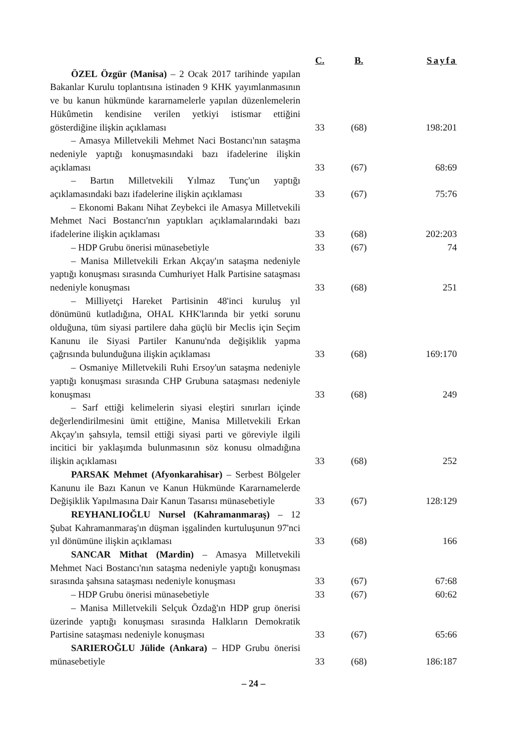| | C. | B. | Sayfa |
| --- | --- | --- | --- |
| ÖZEL Özgür (Manisa) – 2 Ocak 2017 tarihinde yapılan Bakanlar Kurulu toplantısına istinaden 9 KHK yayımlanmasının ve bu kanun hükmünde kararnamelerle yapılan düzenlemelerin Hükûmetin kendisine verilen yetkiyi istismar ettiğini gösterdiğine ilişkin açıklaması | 33 | (68) | 198:201 |
| – Amasya Milletvekili Mehmet Naci Bostancı'nın sataşma nedeniyle yaptığı konuşmasındaki bazı ifadelerine ilişkin açıklaması | 33 | (67) | 68:69 |
| – Bartın Milletvekili Yılmaz Tunç'un yaptığı açıklamasındaki bazı ifadelerine ilişkin açıklaması | 33 | (67) | 75:76 |
| – Ekonomi Bakanı Nihat Zeybekci ile Amasya Milletvekili Mehmet Naci Bostancı'nın yaptıkları açıklamalarındaki bazı ifadelerine ilişkin açıklaması | 33 | (68) | 202:203 |
| – HDP Grubu önerisi münasebetiyle | 33 | (67) | 74 |
| – Manisa Milletvekili Erkan Akçay'ın sataşma nedeniyle yaptığı konuşması sırasında Cumhuriyet Halk Partisine sataşması nedeniyle konuşması | 33 | (68) | 251 |
| – Milliyetçi Hareket Partisinin 48'inci kuruluş yıl dönümünü kutladığına, OHAL KHK'larında bir yetki sorunu olduğuna, tüm siyasi partilere daha güçlü bir Meclis için Seçim Kanunu ile Siyasi Partiler Kanunu'nda değişiklik yapma çağrısında bulunduğuna ilişkin açıklaması | 33 | (68) | 169:170 |
| – Osmaniye Milletvekili Ruhi Ersoy'un sataşma nedeniyle yaptığı konuşması sırasında CHP Grubuna sataşması nedeniyle konuşması | 33 | (68) | 249 |
| – Sarf ettiği kelimelerin siyasi eleştiri sınırları içinde değerlendirilmesini ümit ettiğine, Manisa Milletvekili Erkan Akçay'ın şahsıyla, temsil ettiği siyasi parti ve göreviyle ilgili incitici bir yaklaşımda bulunmasının söz konusu olmadığına ilişkin açıklaması | 33 | (68) | 252 |
| PARSAK Mehmet (Afyonkarahisar) – Serbest Bölgeler Kanunu ile Bazı Kanun ve Kanun Hükmünde Kararnamelerde Değişiklik Yapılmasına Dair Kanun Tasarısı münasebetiyle | 33 | (67) | 128:129 |
| REYHANLIOĞLU Nursel (Kahramanmaraş) – 12 Şubat Kahramanmaraş'ın düşman işgalinden kurtuluşunun 97'nci yıl dönümüne ilişkin açıklaması | 33 | (68) | 166 |
| SANCAR Mithat (Mardin) – Amasya Milletvekili Mehmet Naci Bostancı'nın sataşma nedeniyle yaptığı konuşması sırasında şahsına sataşması nedeniyle konuşması | 33 | (67) | 67:68 |
| – HDP Grubu önerisi münasebetiyle | 33 | (67) | 60:62 |
| – Manisa Milletvekili Selçuk Özdağ'ın HDP grup önerisi üzerinde yaptığı konuşması sırasında Halkların Demokratik Partisine sataşması nedeniyle konuşması | 33 | (67) | 65:66 |
| SARIEROĞLU Jülide (Ankara) – HDP Grubu önerisi münasebetiyle | 33 | (68) | 186:187 |
– 24 –